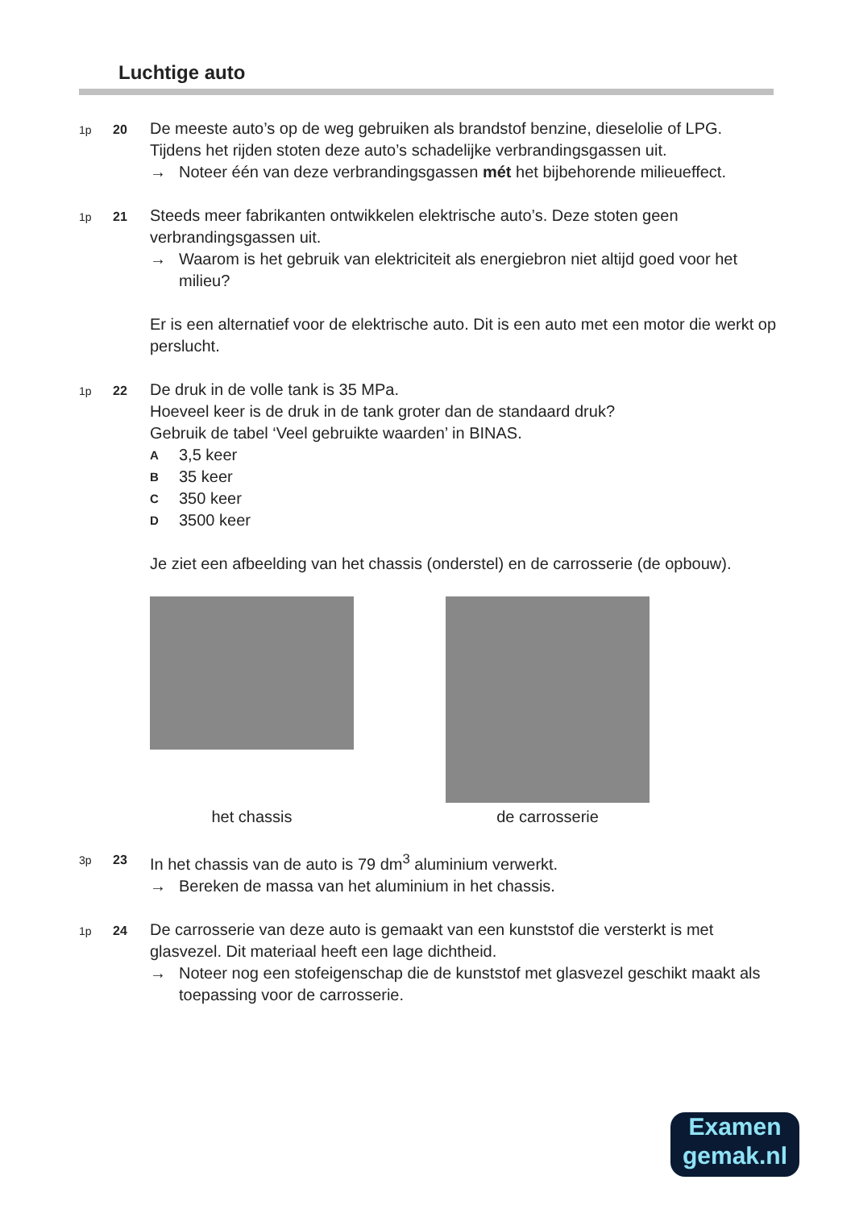Luchtige auto
1p 20
De meeste auto’s op de weg gebruiken als brandstof benzine, dieselolie of LPG.
Tijdens het rijden stoten deze auto’s schadelijke verbrandingsgassen uit.
→ Noteer één van deze verbrandingsgassen mét het bijbehorende milieueffect.
1p 21
Steeds meer fabrikanten ontwikkelen elektrische auto’s. Deze stoten geen verbrandingsgassen uit.
→ Waarom is het gebruik van elektriciteit als energiebron niet altijd goed voor het milieu?
Er is een alternatief voor de elektrische auto. Dit is een auto met een motor die werkt op perslucht.
1p 22
De druk in de volle tank is 35 MPa.
Hoeveel keer is de druk in de tank groter dan de standaard druk?
Gebruik de tabel ‘Veel gebruikte waarden’ in BINAS.
A 3,5 keer
B 35 keer
C 350 keer
D 3500 keer
Je ziet een afbeelding van het chassis (onderstel) en de carrosserie (de opbouw).
het chassis de carrosserie
3p 23
In het chassis van de auto is 79 dm<sup>3</sup> aluminium verwerkt.
→ Bereken de massa van het aluminium in het chassis.
1p 24
De carrosserie van deze auto is gemaakt van een kunststof die versterkt is met glasvezel. Dit materiaal heeft een lage dichtheid.
→ Noteer nog een stofeigenschap die de kunststof met glasvezel geschikt maakt als toepassing voor de carrosserie.
Examen
gemak.nl